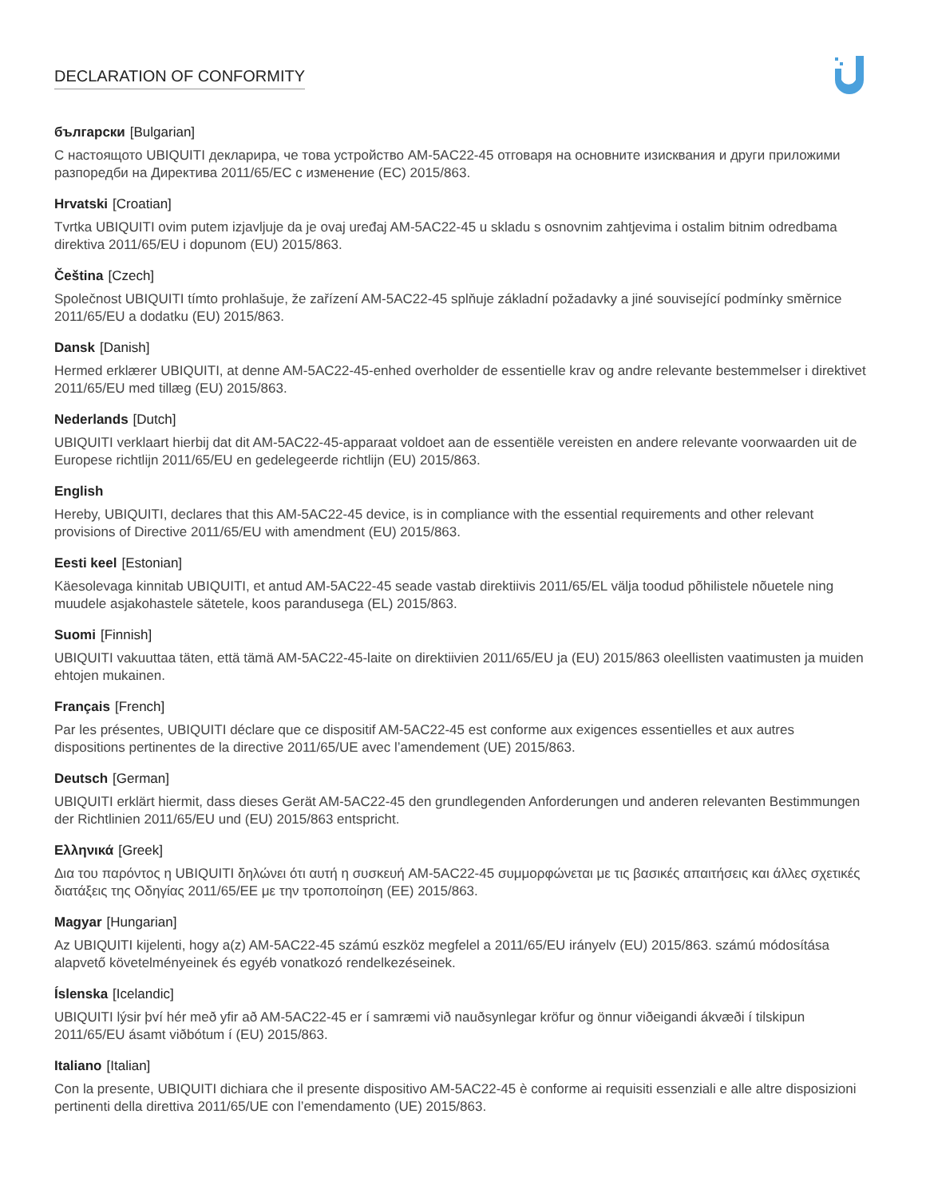DECLARATION OF CONFORMITY
български [Bulgarian]
С настоящото UBIQUITI декларира, че това устройство AM-5AC22-45 отговаря на основните изисквания и други приложими разпоредби на Директива 2011/65/ЕС с изменение (ЕС) 2015/863.
Hrvatski [Croatian]
Tvrtka UBIQUITI ovim putem izjavljuje da je ovaj uređaj AM-5AC22-45 u skladu s osnovnim zahtjevima i ostalim bitnim odredbama direktiva 2011/65/EU i dopunom (EU) 2015/863.
Čeština [Czech]
Společnost UBIQUITI tímto prohlašuje, že zařízení AM-5AC22-45 splňuje základní požadavky a jiné související podmínky směrnice 2011/65/EU a dodatku (EU) 2015/863.
Dansk [Danish]
Hermed erklærer UBIQUITI, at denne AM-5AC22-45-enhed overholder de essentielle krav og andre relevante bestemmelser i direktivet 2011/65/EU med tillæg (EU) 2015/863.
Nederlands [Dutch]
UBIQUITI verklaart hierbij dat dit AM-5AC22-45-apparaat voldoet aan de essentiële vereisten en andere relevante voorwaarden uit de Europese richtlijn 2011/65/EU en gedelegeerde richtlijn (EU) 2015/863.
English
Hereby, UBIQUITI, declares that this AM-5AC22-45 device, is in compliance with the essential requirements and other relevant provisions of Directive 2011/65/EU with amendment (EU) 2015/863.
Eesti keel [Estonian]
Käesolevaga kinnitab UBIQUITI, et antud AM-5AC22-45 seade vastab direktiivis 2011/65/EL välja toodud põhilistele nõuetele ning muudele asjakohastele sätetele, koos parandusega (EL) 2015/863.
Suomi [Finnish]
UBIQUITI vakuuttaa täten, että tämä AM-5AC22-45-laite on direktiivien 2011/65/EU ja (EU) 2015/863 oleellisten vaatimusten ja muiden ehtojen mukainen.
Français [French]
Par les présentes, UBIQUITI déclare que ce dispositif AM-5AC22-45 est conforme aux exigences essentielles et aux autres dispositions pertinentes de la directive 2011/65/UE avec l’amendement (UE) 2015/863.
Deutsch [German]
UBIQUITI erklärt hiermit, dass dieses Gerät AM-5AC22-45 den grundlegenden Anforderungen und anderen relevanten Bestimmungen der Richtlinien 2011/65/EU und (EU) 2015/863 entspricht.
Ελληνικά [Greek]
Δια του παρόντος η UBIQUITI δηλώνει ότι αυτή η συσκευή AM-5AC22-45 συμμορφώνεται με τις βασικές απαιτήσεις και άλλες σχετικές διατάξεις της Οδηγίας 2011/65/ΕΕ με την τροποποίηση (ΕΕ) 2015/863.
Magyar [Hungarian]
Az UBIQUITI kijelenti, hogy a(z) AM-5AC22-45 számú eszköz megfelel a 2011/65/EU irányelv (EU) 2015/863. számú módosítása alapvető követelményeinek és egyéb vonatkozó rendelkezéseinek.
Íslenska [Icelandic]
UBIQUITI lýsir því hér með yfir að AM-5AC22-45 er í samræmi við nauðsynlegar kröfur og önnur viðeigandi ákvæði í tilskipun 2011/65/EU ásamt viðbótum í (EU) 2015/863.
Italiano [Italian]
Con la presente, UBIQUITI dichiara che il presente dispositivo AM-5AC22-45 è conforme ai requisiti essenziali e alle altre disposizioni pertinenti della direttiva 2011/65/UE con l’emendamento (UE) 2015/863.